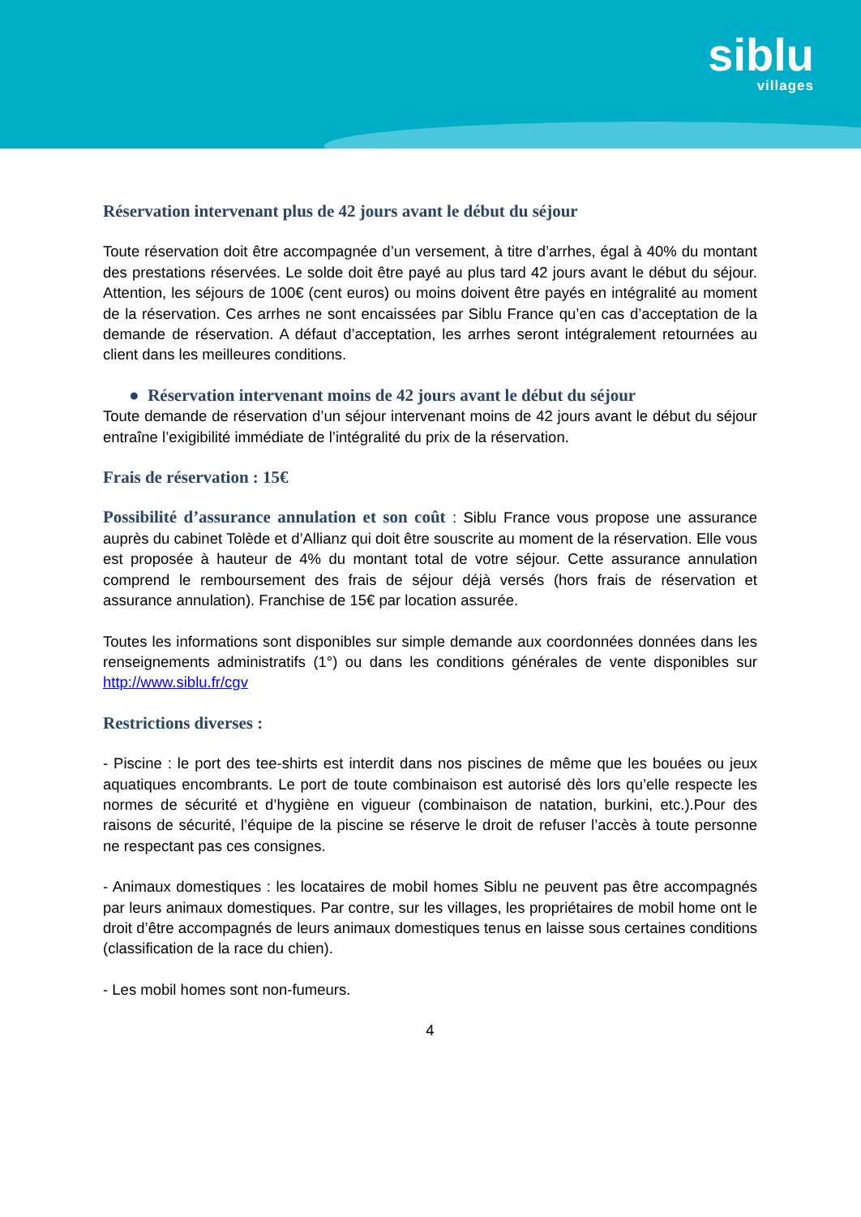siblu
villages
Réservation intervenant plus de 42 jours avant le début du séjour
Toute réservation doit être accompagnée d’un versement, à titre d’arrhes, égal à 40% du montant des prestations réservées. Le solde doit être payé au plus tard 42 jours avant le début du séjour. Attention, les séjours de 100€ (cent euros) ou moins doivent être payés en intégralité au moment de la réservation. Ces arrhes ne sont encaissées par Siblu France qu’en cas d’acceptation de la demande de réservation. A défaut d’acceptation, les arrhes seront intégralement retournées au client dans les meilleures conditions.
● Réservation intervenant moins de 42 jours avant le début du séjour
Toute demande de réservation d’un séjour intervenant moins de 42 jours avant le début du séjour entraîne l’exigibilité immédiate de l’intégralité du prix de la réservation.
Frais de réservation : 15€
Possibilité d’assurance annulation et son coût : Siblu France vous propose une assurance auprès du cabinet Tolède et d’Allianz qui doit être souscrite au moment de la réservation. Elle vous est proposée à hauteur de 4% du montant total de votre séjour. Cette assurance annulation comprend le remboursement des frais de séjour déjà versés (hors frais de réservation et assurance annulation). Franchise de 15€ par location assurée.
Toutes les informations sont disponibles sur simple demande aux coordonnées données dans les renseignements administratifs (1°) ou dans les conditions générales de vente disponibles sur http://www.siblu.fr/cgv
Restrictions diverses :
- Piscine : le port des tee-shirts est interdit dans nos piscines de même que les bouées ou jeux aquatiques encombrants. Le port de toute combinaison est autorisé dès lors qu’elle respecte les normes de sécurité et d’hygiène en vigueur (combinaison de natation, burkini, etc.).Pour des raisons de sécurité, l’équipe de la piscine se réserve le droit de refuser l’accès à toute personne ne respectant pas ces consignes.
- Animaux domestiques : les locataires de mobil homes Siblu ne peuvent pas être accompagnés par leurs animaux domestiques. Par contre, sur les villages, les propriétaires de mobil home ont le droit d’être accompagnés de leurs animaux domestiques tenus en laisse sous certaines conditions (classification de la race du chien).
- Les mobil homes sont non-fumeurs.
4